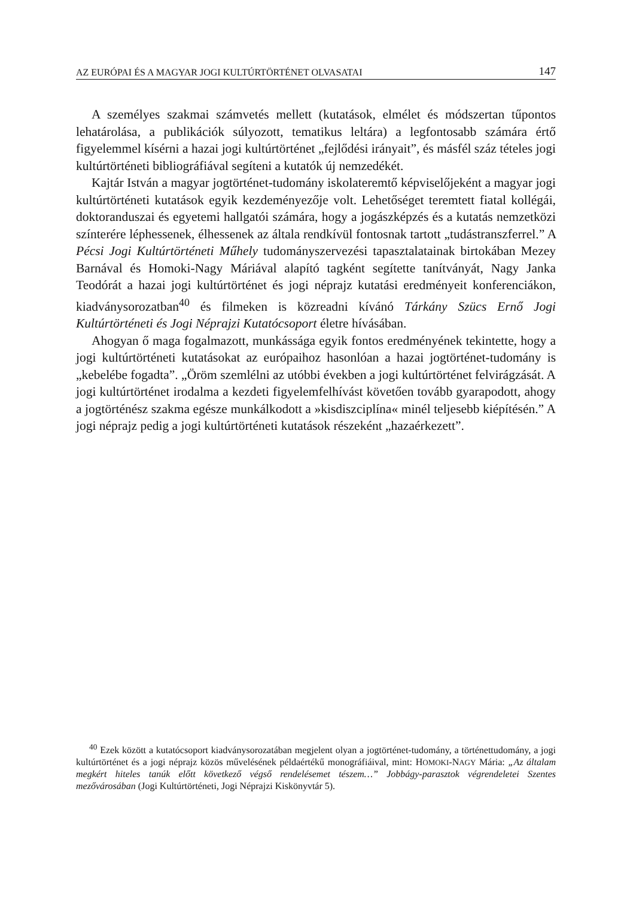AZ EURÓPAI ÉS A MAGYAR JOGI KULTÚRTÖRTÉNET OLVASATAI 147
A személyes szakmai számvetés mellett (kutatások, elmélet és módszertan tűpontos lehatárolása, a publikációk súlyozott, tematikus leltára) a legfontosabb számára értő figyelemmel kísérni a hazai jogi kultúrtörténet „fejlődési irányait”, és másfél száz tételes jogi kultúrtörténeti bibliográfiával segíteni a kutatók új nemzedékét.
Kajtár István a magyar jogtörténet-tudomány iskolateremtő képviselőjeként a magyar jogi kultúrtörténeti kutatások egyik kezdeményezője volt. Lehetőséget teremtett fiatal kollégái, doktoranduszai és egyetemi hallgatói számára, hogy a jogászképzés és a kutatás nemzetközi színterére léphessenek, élhessenek az általa rendkívül fontosnak tartott „tudástranszferrel.” A Pécsi Jogi Kultúrtörténeti Műhely tudományszervezési tapasztalatainak birtokában Mezey Barnával és Homoki-Nagy Máriával alapító tagként segítette tanítványát, Nagy Janka Teodórát a hazai jogi kultúrtörténet és jogi néprajz kutatási eredményeit konferenciákon, kiadványsorozatban<sup>40</sup> és filmeken is közreadni kívánó Tárkány Szücs Ernő Jogi Kultúrtörténeti és Jogi Néprajzi Kutatócsoport életre hívásában.
Ahogyan ő maga fogalmazott, munkássága egyik fontos eredményének tekintette, hogy a jogi kultúrtörténeti kutatásokat az európaihoz hasonlóan a hazai jogtörténet-tudomány is „kebelébe fogadta”. „Öröm szemlélni az utóbbi években a jogi kultúrtörténet felvirágzását. A jogi kultúrtörténet irodalma a kezdeti figyelemfelhívást követően tovább gyarapodott, ahogy a jogtörténész szakma egésze munkálkodott a »kisdiszciplína« minél teljesebb kiépítésén.” A jogi néprajz pedig a jogi kultúrtörténeti kutatások részeként „hazaérkezett”.
<sup>40</sup> Ezek között a kutatócsoport kiadványsorozatában megjelent olyan a jogtörténet-tudomány, a történettudomány, a jogi kultúrtörténet és a jogi néprajz közös művelésének példaértékű monográfiáival, mint: HOMOKI-NAGY Mária: „Az általam megkért hiteles tanúk előtt következő végső rendelésemet tészem…” Jobbágy-parasztok végrendeletei Szentes mezővárosában (Jogi Kultúrtörténeti, Jogi Néprajzi Kiskönyvtár 5).